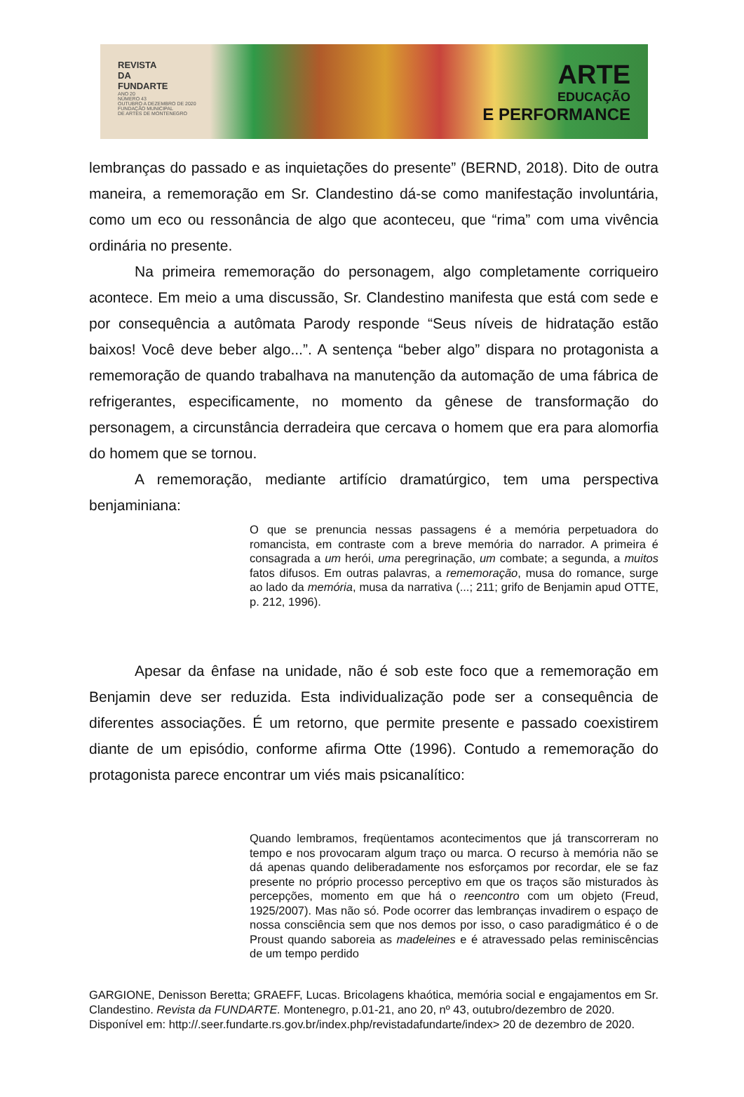REVISTA
DA
FUNDARTE
ANO 20
NÚMERO 43
OUTUBRO A DEZEMBRO DE 2020
FUNDAÇÃO MUNICIPAL
DE ARTES DE MONTENEGRO
ARTE
EDUCAÇÃO
E PERFORMANCE
lembranças do passado e as inquietações do presente” (BERND, 2018). Dito de outra maneira, a rememoração em Sr. Clandestino dá-se como manifestação involuntária, como um eco ou ressonância de algo que aconteceu, que “rima” com uma vivência ordinária no presente.
Na primeira rememoração do personagem, algo completamente corriqueiro acontece. Em meio a uma discussão, Sr. Clandestino manifesta que está com sede e por consequência a autômata Parody responde “Seus níveis de hidratação estão baixos! Você deve beber algo...”. A sentença “beber algo” dispara no protagonista a rememoração de quando trabalhava na manutenção da automação de uma fábrica de refrigerantes, especificamente, no momento da gênese de transformação do personagem, a circunstância derradeira que cercava o homem que era para alomorfia do homem que se tornou.
A rememoração, mediante artifício dramatúrgico, tem uma perspectiva benjaminiana:
O que se prenuncia nessas passagens é a memória perpetuadora do romancista, em contraste com a breve memória do narrador. A primeira é consagrada a um herói, uma peregrinação, um combate; a segunda, a muitos fatos difusos. Em outras palavras, a rememoração, musa do romance, surge ao lado da memória, musa da narrativa (...; 211; grifo de Benjamin apud OTTE, p. 212, 1996).
Apesar da ênfase na unidade, não é sob este foco que a rememoração em Benjamin deve ser reduzida. Esta individualização pode ser a consequência de diferentes associações. É um retorno, que permite presente e passado coexistirem diante de um episódio, conforme afirma Otte (1996). Contudo a rememoração do protagonista parece encontrar um viés mais psicanalítico:
Quando lembramos, freqüentamos acontecimentos que já transcorreram no tempo e nos provocaram algum traço ou marca. O recurso à memória não se dá apenas quando deliberadamente nos esforçamos por recordar, ele se faz presente no próprio processo perceptivo em que os traços são misturados às percepções, momento em que há o reencontro com um objeto (Freud, 1925/2007). Mas não só. Pode ocorrer das lembranças invadirem o espaço de nossa consciência sem que nos demos por isso, o caso paradigmático é o de Proust quando saboreia as madeleines e é atravessado pelas reminiscências de um tempo perdido
GARGIONE, Denisson Beretta; GRAEFF, Lucas. Bricolagens khaótica, memória social e engajamentos em Sr. Clandestino. Revista da FUNDARTE. Montenegro, p.01-21, ano 20, nº 43, outubro/dezembro de 2020.
Disponível em: http://.seer.fundarte.rs.gov.br/index.php/revistadafundarte/index> 20 de dezembro de 2020.